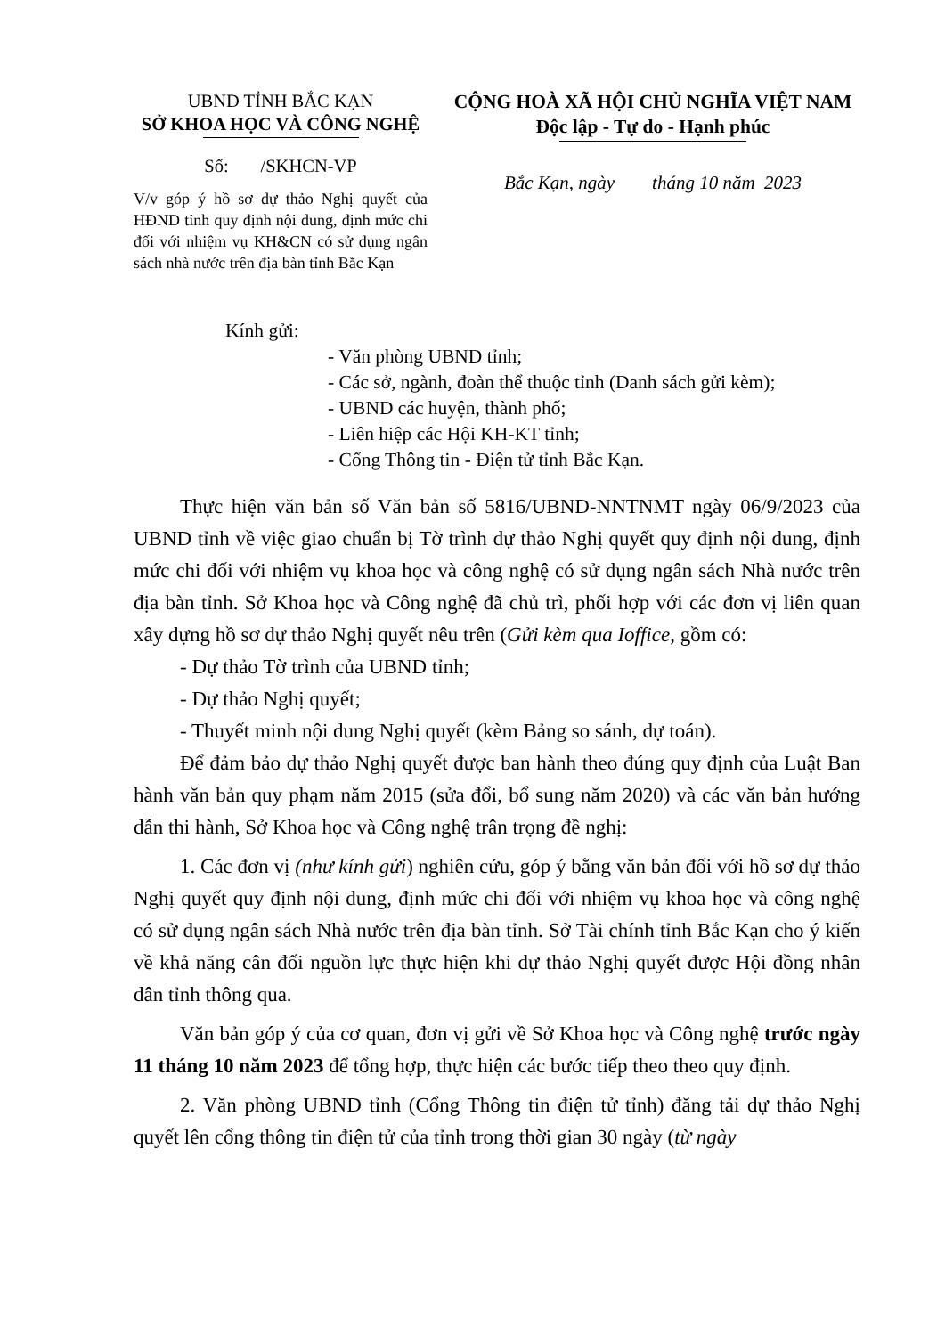UBND TỈNH BẮC KẠN
SỞ KHOA HỌC VÀ CÔNG NGHỆ
Số: /SKHCN-VP
V/v góp ý hồ sơ dự thảo Nghị quyết của HĐND tỉnh quy định nội dung, định mức chi đối với nhiệm vụ KH&CN có sử dụng ngân sách nhà nước trên địa bàn tỉnh Bắc Kạn
CỘNG HOÀ XÃ HỘI CHỦ NGHĨA VIỆT NAM
Độc lập - Tự do - Hạnh phúc
Bắc Kạn, ngày tháng 10 năm 2023
Kính gửi:
- Văn phòng UBND tỉnh;
- Các sở, ngành, đoàn thể thuộc tỉnh (Danh sách gửi kèm);
- UBND các huyện, thành phố;
- Liên hiệp các Hội KH-KT tỉnh;
- Cổng Thông tin - Điện tử tỉnh Bắc Kạn.
Thực hiện văn bản số Văn bản số 5816/UBND-NNTNMT ngày 06/9/2023 của UBND tỉnh về việc giao chuẩn bị Tờ trình dự thảo Nghị quyết quy định nội dung, định mức chi đối với nhiệm vụ khoa học và công nghệ có sử dụng ngân sách Nhà nước trên địa bàn tỉnh. Sở Khoa học và Công nghệ đã chủ trì, phối hợp với các đơn vị liên quan xây dựng hồ sơ dự thảo Nghị quyết nêu trên (Gửi kèm qua Ioffice, gồm có:
- Dự thảo Tờ trình của UBND tỉnh;
- Dự thảo Nghị quyết;
- Thuyết minh nội dung Nghị quyết (kèm Bảng so sánh, dự toán).
Để đảm bảo dự thảo Nghị quyết được ban hành theo đúng quy định của Luật Ban hành văn bản quy phạm năm 2015 (sửa đổi, bổ sung năm 2020) và các văn bản hướng dẫn thi hành, Sở Khoa học và Công nghệ trân trọng đề nghị:
1. Các đơn vị (như kính gửi) nghiên cứu, góp ý bằng văn bản đối với hồ sơ dự thảo Nghị quyết quy định nội dung, định mức chi đối với nhiệm vụ khoa học và công nghệ có sử dụng ngân sách Nhà nước trên địa bàn tỉnh. Sở Tài chính tỉnh Bắc Kạn cho ý kiến về khả năng cân đối nguồn lực thực hiện khi dự thảo Nghị quyết được Hội đồng nhân dân tỉnh thông qua.
Văn bản góp ý của cơ quan, đơn vị gửi về Sở Khoa học và Công nghệ trước ngày 11 tháng 10 năm 2023 để tổng hợp, thực hiện các bước tiếp theo theo quy định.
2. Văn phòng UBND tỉnh (Cổng Thông tin điện tử tỉnh) đăng tải dự thảo Nghị quyết lên cổng thông tin điện tử của tỉnh trong thời gian 30 ngày (từ ngày